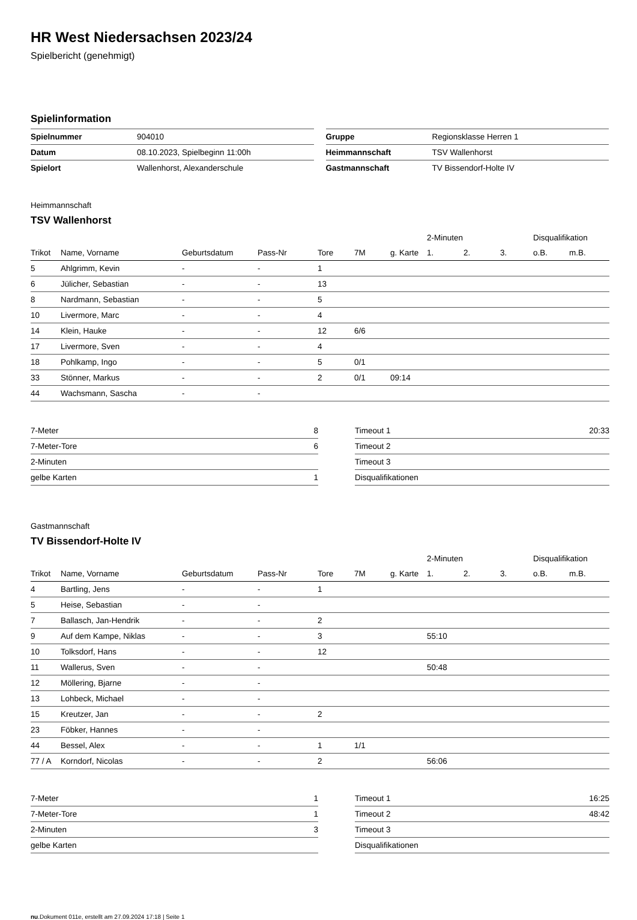HR West Niedersachsen 2023/24
Spielbericht (genehmigt)
Spielinformation
| Spielnummer | 904010 |
| Datum | 08.10.2023, Spielbeginn 11:00h |
| Spielort | Wallenhorst, Alexanderschule |
| Gruppe | Regionsklasse Herren 1 |
| Heimmannschaft | TSV Wallenhorst |
| Gastmannschaft | TV Bissendorf-Holte IV |
Heimmannschaft
TSV Wallenhorst
| | | | | | | | 2-Minuten | | | Disqualifikation | |
| Trikot | Name, Vorname | Geburtsdatum | Pass-Nr | Tore | 7M | g. Karte | 1. | 2. | 3. | o.B. | m.B. |
| 5 | Ahlgrimm, Kevin | - | - | 1 | | | | | | | |
| 6 | Jülicher, Sebastian | - | - | 13 | | | | | | | |
| 8 | Nardmann, Sebastian | - | - | 5 | | | | | | | |
| 10 | Livermore, Marc | - | - | 4 | | | | | | | |
| 14 | Klein, Hauke | - | - | 12 | 6/6 | | | | | | |
| 17 | Livermore, Sven | - | - | 4 | | | | | | | |
| 18 | Pohlkamp, Ingo | - | - | 5 | 0/1 | | | | | | |
| 33 | Stönner, Markus | - | - | 2 | 0/1 | 09:14 | | | | | |
| 44 | Wachsmann, Sascha | - | - | | | | | | | | |
| 7-Meter | 8 |
| 7-Meter-Tore | 6 |
| 2-Minuten | |
| gelbe Karten | 1 |
| Timeout 1 | 20:33 |
| Timeout 2 | |
| Timeout 3 | |
| Disqualifikationen | |
Gastmannschaft
TV Bissendorf-Holte IV
| | | | | | | | 2-Minuten | | | Disqualifikation | |
| Trikot | Name, Vorname | Geburtsdatum | Pass-Nr | Tore | 7M | g. Karte | 1. | 2. | 3. | o.B. | m.B. |
| 4 | Bartling, Jens | - | - | 1 | | | | | | | |
| 5 | Heise, Sebastian | - | - | | | | | | | | |
| 7 | Ballasch, Jan-Hendrik | - | - | 2 | | | | | | | |
| 9 | Auf dem Kampe, Niklas | - | - | 3 | | | 55:10 | | | | |
| 10 | Tolksdorf, Hans | - | - | 12 | | | | | | | |
| 11 | Wallerus, Sven | - | - | | | | 50:48 | | | | |
| 12 | Möllering, Bjarne | - | - | | | | | | | | |
| 13 | Lohbeck, Michael | - | - | | | | | | | | |
| 15 | Kreutzer, Jan | - | - | 2 | | | | | | | |
| 23 | Föbker, Hannes | - | - | | | | | | | | |
| 44 | Bessel, Alex | - | - | 1 | 1/1 | | | | | | |
| 77 / A | Korndorf, Nicolas | - | - | 2 | | | 56:06 | | | | |
| 7-Meter | 1 |
| 7-Meter-Tore | 1 |
| 2-Minuten | 3 |
| gelbe Karten | |
| Timeout 1 | 16:25 |
| Timeout 2 | 48:42 |
| Timeout 3 | |
| Disqualifikationen | |
nu.Dokument 011e, erstellt am 27.09.2024 17:18 | Seite 1